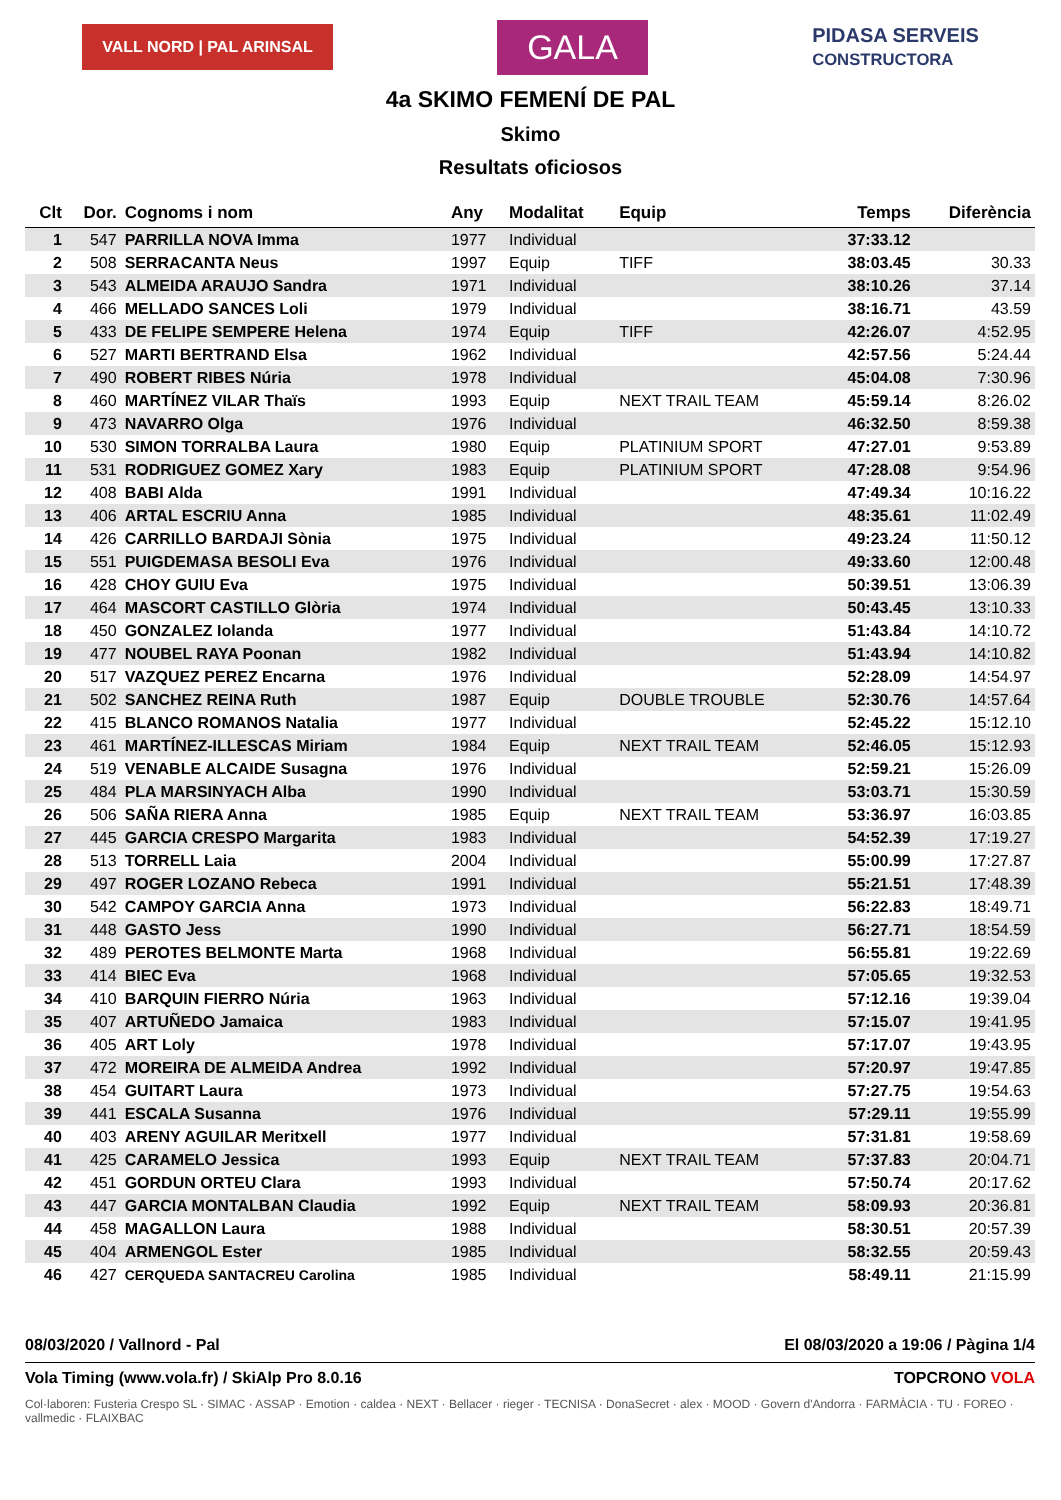VALL NORD | PAL ARINSAL
GALA
PIDASA SERVEIS
CONSTRUCTORA
4a SKIMO FEMENÍ DE PAL
Skimo
Resultats oficiosos
| Clt | Dor. | Cognoms i nom | Any | Modalitat | Equip | Temps | Diferència |
| --- | --- | --- | --- | --- | --- | --- | --- |
| 1 | 547 | PARRILLA NOVA Imma | 1977 | Individual | | 37:33.12 | |
| 2 | 508 | SERRACANTA Neus | 1997 | Equip | TIFF | 38:03.45 | 30.33 |
| 3 | 543 | ALMEIDA ARAUJO Sandra | 1971 | Individual | | 38:10.26 | 37.14 |
| 4 | 466 | MELLADO SANCES Loli | 1979 | Individual | | 38:16.71 | 43.59 |
| 5 | 433 | DE FELIPE SEMPERE Helena | 1974 | Equip | TIFF | 42:26.07 | 4:52.95 |
| 6 | 527 | MARTI BERTRAND Elsa | 1962 | Individual | | 42:57.56 | 5:24.44 |
| 7 | 490 | ROBERT RIBES Núria | 1978 | Individual | | 45:04.08 | 7:30.96 |
| 8 | 460 | MARTÍNEZ VILAR Thaïs | 1993 | Equip | NEXT TRAIL TEAM | 45:59.14 | 8:26.02 |
| 9 | 473 | NAVARRO Olga | 1976 | Individual | | 46:32.50 | 8:59.38 |
| 10 | 530 | SIMON TORRALBA Laura | 1980 | Equip | PLATINIUM SPORT | 47:27.01 | 9:53.89 |
| 11 | 531 | RODRIGUEZ GOMEZ Xary | 1983 | Equip | PLATINIUM SPORT | 47:28.08 | 9:54.96 |
| 12 | 408 | BABI Alda | 1991 | Individual | | 47:49.34 | 10:16.22 |
| 13 | 406 | ARTAL ESCRIU Anna | 1985 | Individual | | 48:35.61 | 11:02.49 |
| 14 | 426 | CARRILLO BARDAJI Sònia | 1975 | Individual | | 49:23.24 | 11:50.12 |
| 15 | 551 | PUIGDEMASA BESOLI Eva | 1976 | Individual | | 49:33.60 | 12:00.48 |
| 16 | 428 | CHOY GUIU Eva | 1975 | Individual | | 50:39.51 | 13:06.39 |
| 17 | 464 | MASCORT CASTILLO Glòria | 1974 | Individual | | 50:43.45 | 13:10.33 |
| 18 | 450 | GONZALEZ Iolanda | 1977 | Individual | | 51:43.84 | 14:10.72 |
| 19 | 477 | NOUBEL RAYA Poonan | 1982 | Individual | | 51:43.94 | 14:10.82 |
| 20 | 517 | VAZQUEZ PEREZ Encarna | 1976 | Individual | | 52:28.09 | 14:54.97 |
| 21 | 502 | SANCHEZ REINA Ruth | 1987 | Equip | DOUBLE TROUBLE | 52:30.76 | 14:57.64 |
| 22 | 415 | BLANCO ROMANOS Natalia | 1977 | Individual | | 52:45.22 | 15:12.10 |
| 23 | 461 | MARTÍNEZ-ILLESCAS Miriam | 1984 | Equip | NEXT TRAIL TEAM | 52:46.05 | 15:12.93 |
| 24 | 519 | VENABLE ALCAIDE Susagna | 1976 | Individual | | 52:59.21 | 15:26.09 |
| 25 | 484 | PLA MARSINYACH Alba | 1990 | Individual | | 53:03.71 | 15:30.59 |
| 26 | 506 | SAÑA RIERA Anna | 1985 | Equip | NEXT TRAIL TEAM | 53:36.97 | 16:03.85 |
| 27 | 445 | GARCIA CRESPO Margarita | 1983 | Individual | | 54:52.39 | 17:19.27 |
| 28 | 513 | TORRELL Laia | 2004 | Individual | | 55:00.99 | 17:27.87 |
| 29 | 497 | ROGER LOZANO Rebeca | 1991 | Individual | | 55:21.51 | 17:48.39 |
| 30 | 542 | CAMPOY GARCIA Anna | 1973 | Individual | | 56:22.83 | 18:49.71 |
| 31 | 448 | GASTO Jess | 1990 | Individual | | 56:27.71 | 18:54.59 |
| 32 | 489 | PEROTES BELMONTE Marta | 1968 | Individual | | 56:55.81 | 19:22.69 |
| 33 | 414 | BIEC Eva | 1968 | Individual | | 57:05.65 | 19:32.53 |
| 34 | 410 | BARQUIN FIERRO Núria | 1963 | Individual | | 57:12.16 | 19:39.04 |
| 35 | 407 | ARTUÑEDO Jamaica | 1983 | Individual | | 57:15.07 | 19:41.95 |
| 36 | 405 | ART Loly | 1978 | Individual | | 57:17.07 | 19:43.95 |
| 37 | 472 | MOREIRA DE ALMEIDA Andrea | 1992 | Individual | | 57:20.97 | 19:47.85 |
| 38 | 454 | GUITART Laura | 1973 | Individual | | 57:27.75 | 19:54.63 |
| 39 | 441 | ESCALA Susanna | 1976 | Individual | | 57:29.11 | 19:55.99 |
| 40 | 403 | ARENY AGUILAR Meritxell | 1977 | Individual | | 57:31.81 | 19:58.69 |
| 41 | 425 | CARAMELO Jessica | 1993 | Equip | NEXT TRAIL TEAM | 57:37.83 | 20:04.71 |
| 42 | 451 | GORDUN ORTEU Clara | 1993 | Individual | | 57:50.74 | 20:17.62 |
| 43 | 447 | GARCIA MONTALBAN Claudia | 1992 | Equip | NEXT TRAIL TEAM | 58:09.93 | 20:36.81 |
| 44 | 458 | MAGALLON Laura | 1988 | Individual | | 58:30.51 | 20:57.39 |
| 45 | 404 | ARMENGOL Ester | 1985 | Individual | | 58:32.55 | 20:59.43 |
| 46 | 427 | CERQUEDA SANTACREU Carolina | 1985 | Individual | | 58:49.11 | 21:15.99 |
08/03/2020 / Vallnord - Pal El 08/03/2020 a 19:06 / Pàgina 1/4
Vola Timing (www.vola.fr) / SkiAlp Pro 8.0.16 TOPCRONO VOLA
Col·laboren: Fusteria Crespo SL · SIMAC · ASSAP · Emotion · caldea · NEXT · Bellacer · rieger · TECNISA · DonaSecret · alex · MOOD · Govern d'Andorra · FARMÀCIA · TU · FOREO · vallmedic · FLAIXBAC